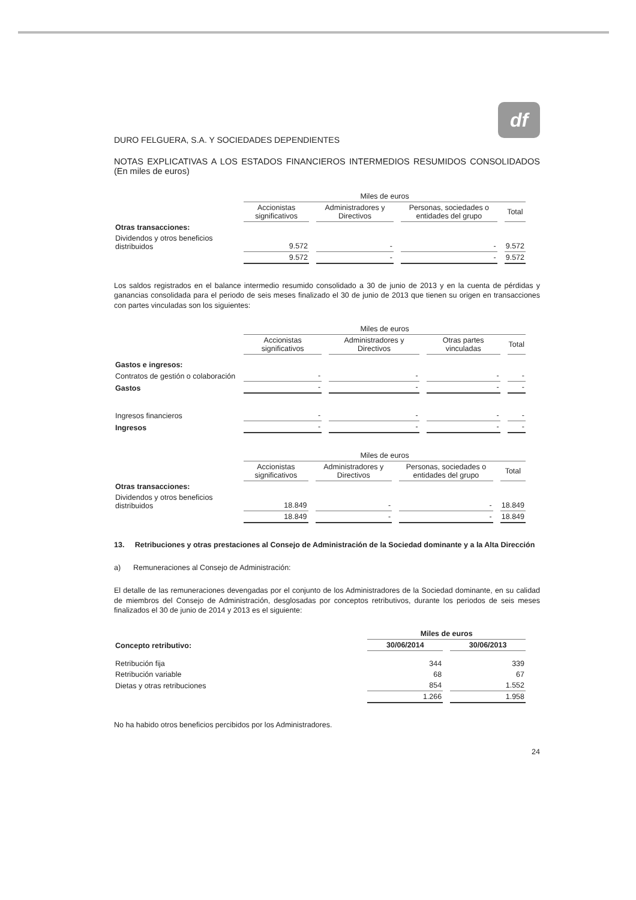df
DURO FELGUERA, S.A. Y SOCIEDADES DEPENDIENTES
NOTAS EXPLICATIVAS A LOS ESTADOS FINANCIEROS INTERMEDIOS RESUMIDOS CONSOLIDADOS (En miles de euros)
| | Miles de euros | | | |
| --- | --- | --- | --- | --- |
| | Accionistas significativos | Administradores y Directivos | Personas, sociedades o entidades del grupo | Total |
| Otras transacciones: | | | | |
| Dividendos y otros beneficios distribuidos | 9.572 | - | - | 9.572 |
| | 9.572 | - | - | 9.572 |
Los saldos registrados en el balance intermedio resumido consolidado a 30 de junio de 2013 y en la cuenta de pérdidas y ganancias consolidada para el periodo de seis meses finalizado el 30 de junio de 2013 que tienen su origen en transacciones con partes vinculadas son los siguientes:
| | Miles de euros | | | |
| --- | --- | --- | --- | --- |
| | Accionistas significativos | Administradores y Directivos | Otras partes vinculadas | Total |
| Gastos e ingresos: | | | | |
| Contratos de gestión o colaboración | - | - | - | - |
| Gastos | - | - | - | - |
| Ingresos financieros | - | - | - | - |
| Ingresos | - | - | - | - |
| | Miles de euros | | | |
| --- | --- | --- | --- | --- |
| | Accionistas significativos | Administradores y Directivos | Personas, sociedades o entidades del grupo | Total |
| Otras transacciones: | | | | |
| Dividendos y otros beneficios distribuidos | 18.849 | - | - | 18.849 |
| | 18.849 | - | - | 18.849 |
13. Retribuciones y otras prestaciones al Consejo de Administración de la Sociedad dominante y a la Alta Dirección
a) Remuneraciones al Consejo de Administración:
El detalle de las remuneraciones devengadas por el conjunto de los Administradores de la Sociedad dominante, en su calidad de miembros del Consejo de Administración, desglosadas por conceptos retributivos, durante los periodos de seis meses finalizados el 30 de junio de 2014 y 2013 es el siguiente:
| | Miles de euros | |
| --- | --- | --- |
| Concepto retributivo: | 30/06/2014 | 30/06/2013 |
| Retribución fija | 344 | 339 |
| Retribución variable | 68 | 67 |
| Dietas y otras retribuciones | 854 | 1.552 |
| | 1.266 | 1.958 |
No ha habido otros beneficios percibidos por los Administradores.
24